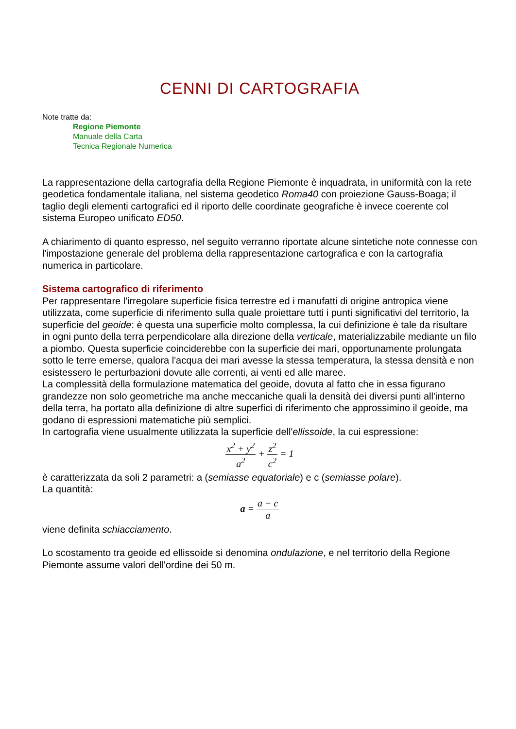CENNI DI CARTOGRAFIA
Note tratte da:
Regione Piemonte
Manuale della Carta
Tecnica Regionale Numerica
La rappresentazione della cartografia della Regione Piemonte è inquadrata, in uniformità con la rete geodetica fondamentale italiana, nel sistema geodetico Roma40 con proiezione Gauss-Boaga; il taglio degli elementi cartografici ed il riporto delle coordinate geografiche è invece coerente col sistema Europeo unificato ED50.
A chiarimento di quanto espresso, nel seguito verranno riportate alcune sintetiche note connesse con l'impostazione generale del problema della rappresentazione cartografica e con la cartografia numerica in particolare.
Sistema cartografico di riferimento
Per rappresentare l'irregolare superficie fisica terrestre ed i manufatti di origine antropica viene utilizzata, come superficie di riferimento sulla quale proiettare tutti i punti significativi del territorio, la superficie del geoide: è questa una superficie molto complessa, la cui definizione è tale da risultare in ogni punto della terra perpendicolare alla direzione della verticale, materializzabile mediante un filo a piombo. Questa superficie coinciderebbe con la superficie dei mari, opportunamente prolungata sotto le terre emerse, qualora l'acqua dei mari avesse la stessa temperatura, la stessa densità e non esistessero le perturbazioni dovute alle correnti, ai venti ed alle maree.
La complessità della formulazione matematica del geoide, dovuta al fatto che in essa figurano grandezze non solo geometriche ma anche meccaniche quali la densità dei diversi punti all'interno della terra, ha portato alla definizione di altre superfici di riferimento che approssimino il geoide, ma godano di espressioni matematiche più semplici.
In cartografia viene usualmente utilizzata la superficie dell'ellissoide, la cui espressione:
x<sup>2</sup> + y<sup>2</sup> a<sup>2</sup> + z<sup>2</sup> c<sup>2</sup> = 1
è caratterizzata da soli 2 parametri: a (semiasse equatoriale) e c (semiasse polare).
La quantità:
a = a − c a
viene definita schiacciamento.
Lo scostamento tra geoide ed ellissoide si denomina ondulazione, e nel territorio della Regione Piemonte assume valori dell'ordine dei 50 m.